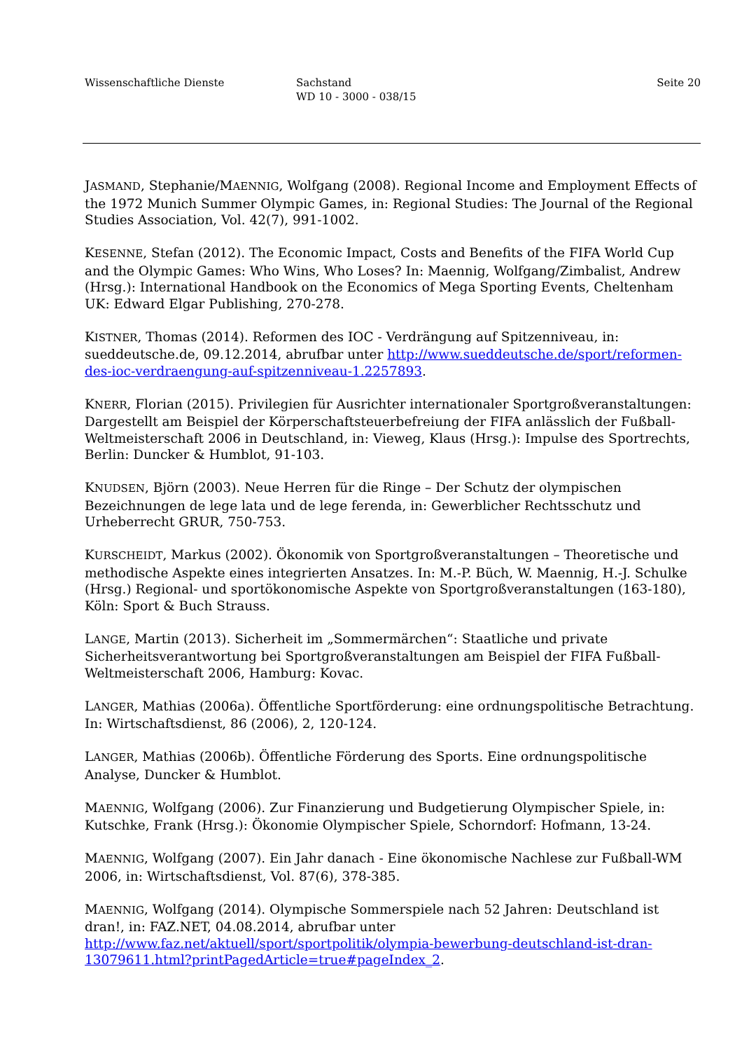Wissenschaftliche Dienste Sachstand
WD 10 - 3000 - 038/15
Seite 20
JASMAND, Stephanie/MAENNIG, Wolfgang (2008). Regional Income and Employment Effects of the 1972 Munich Summer Olympic Games, in: Regional Studies: The Journal of the Regional Studies Association, Vol. 42(7), 991-1002.
KESENNE, Stefan (2012). The Economic Impact, Costs and Benefits of the FIFA World Cup and the Olympic Games: Who Wins, Who Loses? In: Maennig, Wolfgang/Zimbalist, Andrew (Hrsg.): International Handbook on the Economics of Mega Sporting Events, Cheltenham UK: Edward Elgar Publishing, 270-278.
KISTNER, Thomas (2014). Reformen des IOC - Verdrängung auf Spitzenniveau, in: sueddeutsche.de, 09.12.2014, abrufbar unter http://www.sueddeutsche.de/sport/reformen-des-ioc-verdraengung-auf-spitzenniveau-1.2257893.
KNERR, Florian (2015). Privilegien für Ausrichter internationaler Sportgroßveranstaltungen: Dargestellt am Beispiel der Körperschaftsteuerbefreiung der FIFA anlässlich der Fußball-Weltmeisterschaft 2006 in Deutschland, in: Vieweg, Klaus (Hrsg.): Impulse des Sportrechts, Berlin: Duncker & Humblot, 91-103.
KNUDSEN, Björn (2003). Neue Herren für die Ringe – Der Schutz der olympischen Bezeichnungen de lege lata und de lege ferenda, in: Gewerblicher Rechtsschutz und Urheberrecht GRUR, 750-753.
KURSCHEIDT, Markus (2002). Ökonomik von Sportgroßveranstaltungen – Theoretische und methodische Aspekte eines integrierten Ansatzes. In: M.-P. Büch, W. Maennig, H.-J. Schulke (Hrsg.) Regional- und sportökonomische Aspekte von Sportgroßveranstaltungen (163-180), Köln: Sport & Buch Strauss.
LANGE, Martin (2013). Sicherheit im „Sommermärchen“: Staatliche und private Sicherheitsverantwortung bei Sportgroßveranstaltungen am Beispiel der FIFA Fußball-Weltmeisterschaft 2006, Hamburg: Kovac.
LANGER, Mathias (2006a). Öffentliche Sportförderung: eine ordnungspolitische Betrachtung. In: Wirtschaftsdienst, 86 (2006), 2, 120-124.
LANGER, Mathias (2006b). Öffentliche Förderung des Sports. Eine ordnungspolitische Analyse, Duncker & Humblot.
MAENNIG, Wolfgang (2006). Zur Finanzierung und Budgetierung Olympischer Spiele, in: Kutschke, Frank (Hrsg.): Ökonomie Olympischer Spiele, Schorndorf: Hofmann, 13-24.
MAENNIG, Wolfgang (2007). Ein Jahr danach - Eine ökonomische Nachlese zur Fußball-WM 2006, in: Wirtschaftsdienst, Vol. 87(6), 378-385.
MAENNIG, Wolfgang (2014). Olympische Sommerspiele nach 52 Jahren: Deutschland ist dran!, in: FAZ.NET, 04.08.2014, abrufbar unter http://www.faz.net/aktuell/sport/sportpolitik/olympia-bewerbung-deutschland-ist-dran-13079611.html?printPagedArticle=true#pageIndex_2.